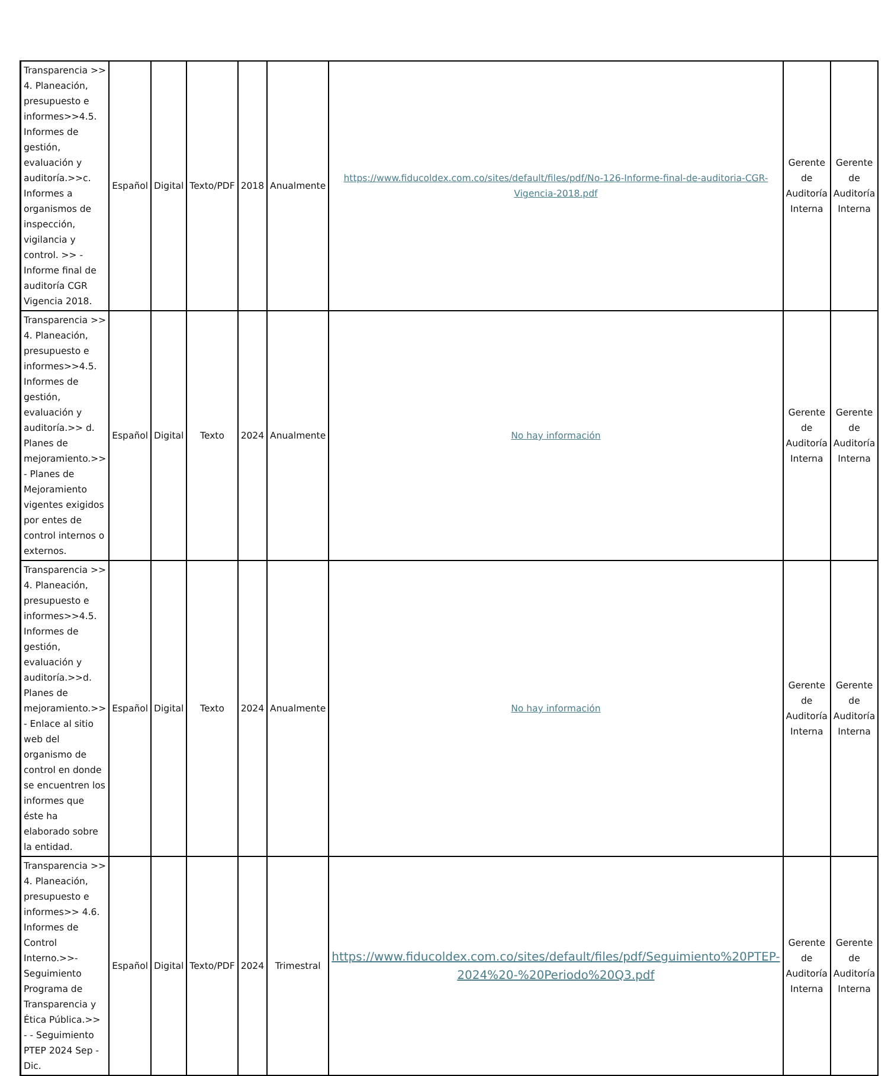| Transparencia >> 4. Planeación, presupuesto e informes>>4.5. Informes de gestión, evaluación y auditoría.>>c. Informes a organismos de inspección, vigilancia y control. >> - Informe final de auditoría CGR Vigencia 2018. | Español | Digital | Texto/PDF | 2018 | Anualmente | https://www.fiducoldex.com.co/sites/default/files/pdf/No-126-Informe-final-de-auditoria-CGR-Vigencia-2018.pdf | Gerente de Auditoría Interna | Gerente de Auditoría Interna |
| Transparencia >> 4. Planeación, presupuesto e informes>>4.5. Informes de gestión, evaluación y auditoría.>> d. Planes de mejoramiento.>> - Planes de Mejoramiento vigentes exigidos por entes de control internos o externos. | Español | Digital | Texto | 2024 | Anualmente | No hay información | Gerente de Auditoría Interna | Gerente de Auditoría Interna |
| Transparencia >> 4. Planeación, presupuesto e informes>>4.5. Informes de gestión, evaluación y auditoría.>>d. Planes de mejoramiento.>> - Enlace al sitio web del organismo de control en donde se encuentren los informes que éste ha elaborado sobre la entidad. | Español | Digital | Texto | 2024 | Anualmente | No hay información | Gerente de Auditoría Interna | Gerente de Auditoría Interna |
| Transparencia >> 4. Planeación, presupuesto e informes>> 4.6. Informes de Control Interno.>>- Seguimiento Programa de Transparencia y Ética Pública.>> - - Seguimiento PTEP 2024 Sep - Dic. | Español | Digital | Texto/PDF | 2024 | Trimestral | https://www.fiducoldex.com.co/sites/default/files/pdf/Seguimiento%20PTEP-2024%20-%20Periodo%20Q3.pdf | Gerente de Auditoría Interna | Gerente de Auditoría Interna |